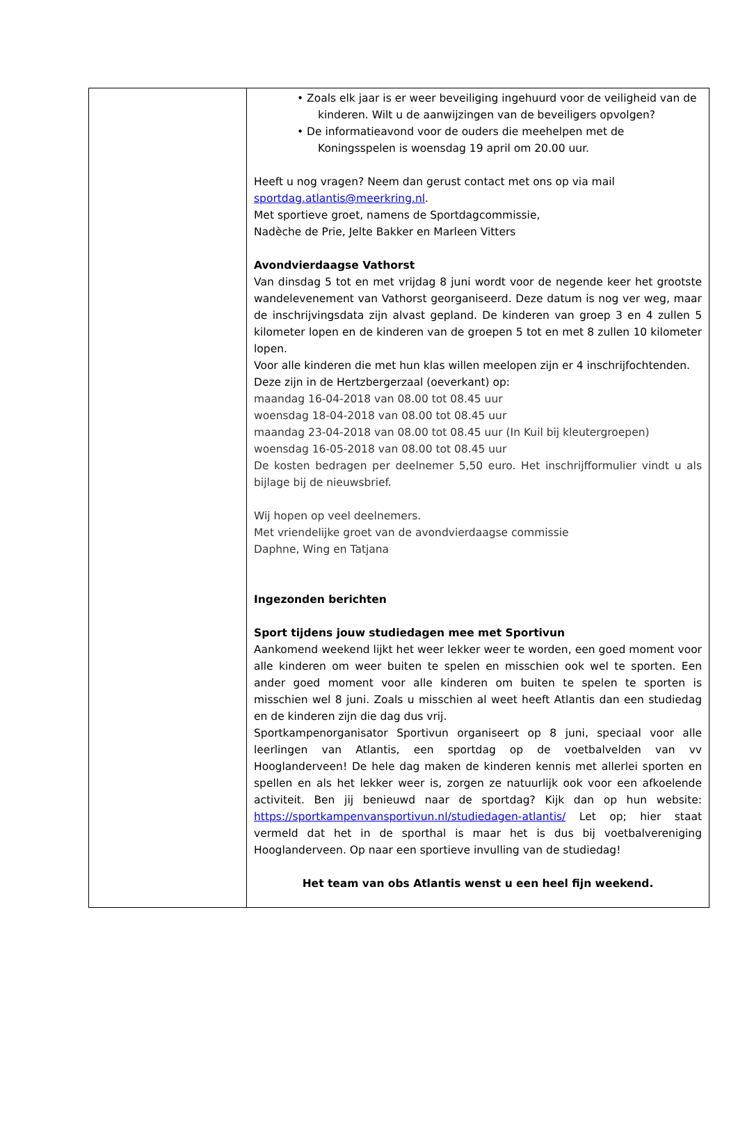• Zoals elk jaar is er weer beveiliging ingehuurd voor de veiligheid van de kinderen. Wilt u de aanwijzingen van de beveiligers opvolgen?
• De informatieavond voor de ouders die meehelpen met de Koningsspelen is woensdag 19 april om 20.00 uur.
Heeft u nog vragen? Neem dan gerust contact met ons op via mail sportdag.atlantis@meerkring.nl.
Met sportieve groet, namens de Sportdagcommissie,
Nadèche de Prie, Jelte Bakker en Marleen Vitters
Avondvierdaagse Vathorst
Van dinsdag 5 tot en met vrijdag 8 juni wordt voor de negende keer het grootste wandelevenement van Vathorst georganiseerd. Deze datum is nog ver weg, maar de inschrijvingsdata zijn alvast gepland. De kinderen van groep 3 en 4 zullen 5 kilometer lopen en de kinderen van de groepen 5 tot en met 8 zullen 10 kilometer lopen.
Voor alle kinderen die met hun klas willen meelopen zijn er 4 inschrijfochtenden.
Deze zijn in de Hertzbergerzaal (oeverkant) op:
maandag 16-04-2018 van 08.00 tot 08.45 uur
woensdag 18-04-2018 van 08.00 tot 08.45 uur
maandag 23-04-2018 van 08.00 tot 08.45 uur (In Kuil bij kleutergroepen)
woensdag 16-05-2018 van 08.00 tot 08.45 uur
De kosten bedragen per deelnemer 5,50 euro. Het inschrijfformulier vindt u als bijlage bij de nieuwsbrief.
Wij hopen op veel deelnemers.
Met vriendelijke groet van de avondvierdaagse commissie
Daphne, Wing en Tatjana
Ingezonden berichten
Sport tijdens jouw studiedagen mee met Sportivun
Aankomend weekend lijkt het weer lekker weer te worden, een goed moment voor alle kinderen om weer buiten te spelen en misschien ook wel te sporten. Een ander goed moment voor alle kinderen om buiten te spelen te sporten is misschien wel 8 juni. Zoals u misschien al weet heeft Atlantis dan een studiedag en de kinderen zijn die dag dus vrij.
Sportkampenorganisator Sportivun organiseert op 8 juni, speciaal voor alle leerlingen van Atlantis, een sportdag op de voetbalvelden van vv Hooglanderveen! De hele dag maken de kinderen kennis met allerlei sporten en spellen en als het lekker weer is, zorgen ze natuurlijk ook voor een afkoelende activiteit. Ben jij benieuwd naar de sportdag? Kijk dan op hun website: https://sportkampenvansportivun.nl/studiedagen-atlantis/ Let op; hier staat vermeld dat het in de sporthal is maar het is dus bij voetbalvereniging Hooglanderveen. Op naar een sportieve invulling van de studiedag!
Het team van obs Atlantis wenst u een heel fijn weekend.